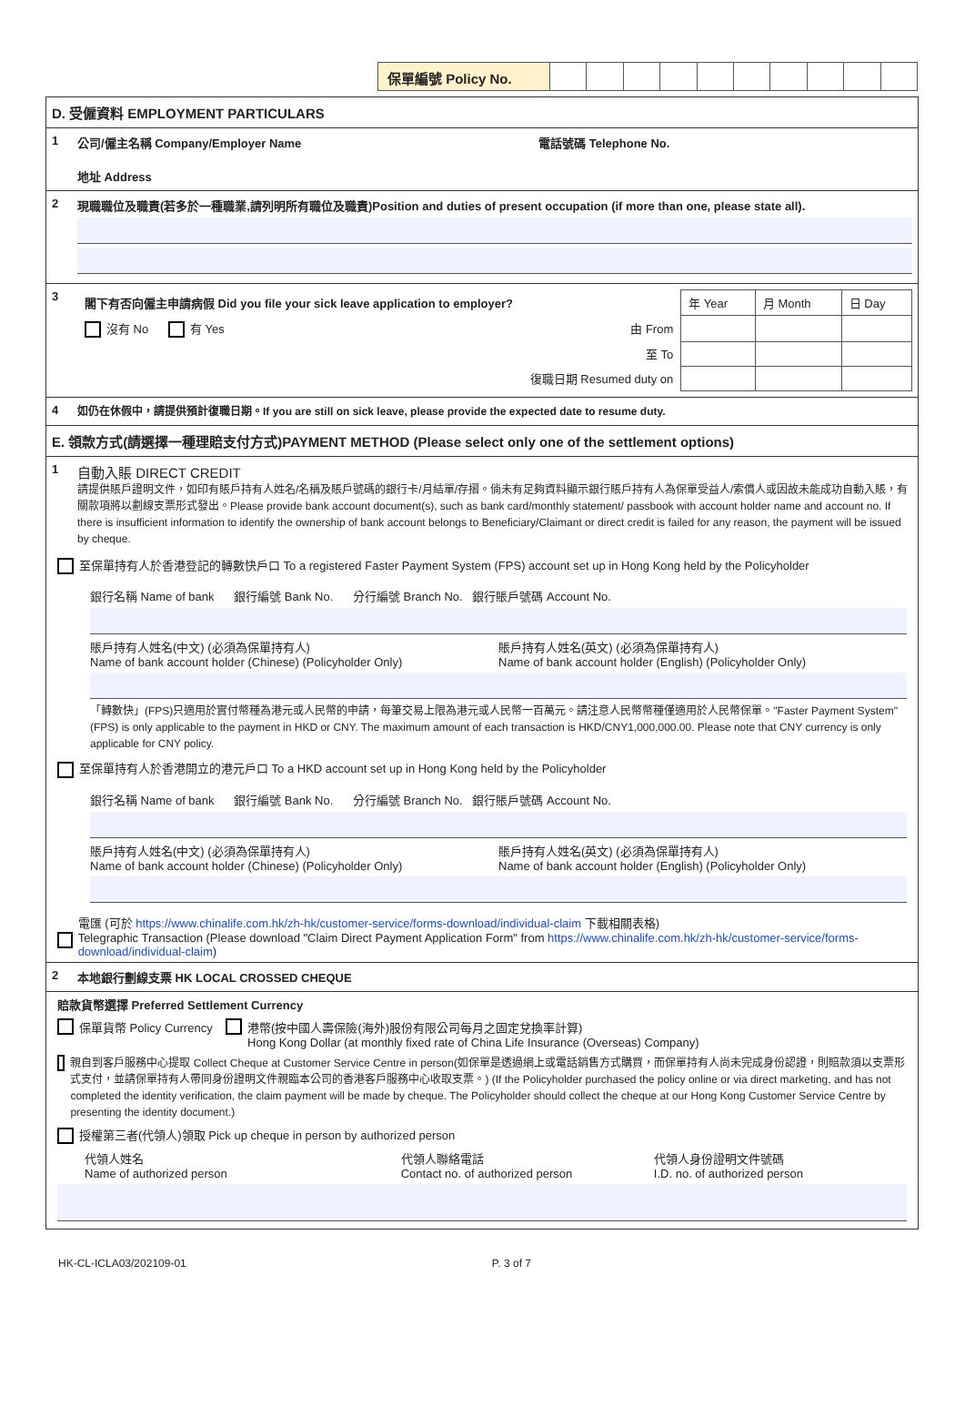保單編號 Policy No.
D. 受僱資料 EMPLOYMENT PARTICULARS
1 公司/僱主名稱 Company/Employer Name 電話號碼 Telephone No.
地址 Address
2 現職職位及職責(若多於一種職業,請列明所有職位及職責)Position and duties of present occupation (if more than one, please state all).
3
| 閣下有否向僱主申請病假 Did you file your sick leave application to employer? | 年 Year | 月 Month | 日 Day |
| 沒有 No 有 Yes 由 From | | | |
| 至 To | | | |
| 復職日期 Resumed duty on | | | |
4
如仍在休假中，請提供預計復職日期。If you are still on sick leave, please provide the expected date to resume duty.
E. 領款方式(請選擇一種理賠支付方式)PAYMENT METHOD (Please select only one of the settlement options)
1
自動入賬 DIRECT CREDIT
請提供賬戶證明文件，如印有賬戶持有人姓名/名稱及賬戶號碼的銀行卡/月結單/存摺。倘未有足夠資料顯示銀行賬戶持有人為保單受益人/索償人或因故未能成功自動入賬，有關款項將以劃線支票形式發出。Please provide bank account document(s), such as bank card/monthly statement/ passbook with account holder name and account no. If there is insufficient information to identify the ownership of bank account belongs to Beneficiary/Claimant or direct credit is failed for any reason, the payment will be issued by cheque.
至保單持有人於香港登記的轉數快戶口 To a registered Faster Payment System (FPS) account set up in Hong Kong held by the Policyholder
銀行名稱 Name of bank 銀行編號 Bank No. 分行編號 Branch No. 銀行賬戶號碼 Account No.
賬戶持有人姓名(中文) (必須為保單持有人)
Name of bank account holder (Chinese) (Policyholder Only)
賬戶持有人姓名(英文) (必須為保單持有人)
Name of bank account holder (English) (Policyholder Only)
「轉數快」(FPS)只適用於實付幣種為港元或人民幣的申請，每筆交易上限為港元或人民幣一百萬元。請注意人民幣幣種僅適用於人民幣保單。"Faster Payment System" (FPS) is only applicable to the payment in HKD or CNY. The maximum amount of each transaction is HKD/CNY1,000,000.00. Please note that CNY currency is only applicable for CNY policy.
至保單持有人於香港開立的港元戶口 To a HKD account set up in Hong Kong held by the Policyholder
銀行名稱 Name of bank 銀行編號 Bank No. 分行編號 Branch No. 銀行賬戶號碼 Account No.
賬戶持有人姓名(中文) (必須為保單持有人)
Name of bank account holder (Chinese) (Policyholder Only)
賬戶持有人姓名(英文) (必須為保單持有人)
Name of bank account holder (English) (Policyholder Only)
電匯 (可於 https://www.chinalife.com.hk/zh-hk/customer-service/forms-download/individual-claim 下載相關表格)
Telegraphic Transaction (Please download "Claim Direct Payment Application Form" from https://www.chinalife.com.hk/zh-hk/customer-service/forms-download/individual-claim)
2 本地銀行劃線支票 HK LOCAL CROSSED CHEQUE
賠款貨幣選擇 Preferred Settlement Currency
保單貨幣 Policy Currency 港幣(按中國人壽保險(海外)股份有限公司每月之固定兌換率計算)
Hong Kong Dollar (at monthly fixed rate of China Life Insurance (Overseas) Company)
親自到客戶服務中心提取 Collect Cheque at Customer Service Centre in person(如保單是透過網上或電話銷售方式購買，而保單持有人尚未完成身份認證，則賠款須以支票形式支付，並請保單持有人帶同身份證明文件親臨本公司的香港客戶服務中心收取支票。) (If the Policyholder purchased the policy online or via direct marketing, and has not completed the identity verification, the claim payment will be made by cheque. The Policyholder should collect the cheque at our Hong Kong Customer Service Centre by presenting the identity document.)
授權第三者(代領人)領取 Pick up cheque in person by authorized person
代領人姓名
Name of authorized person
代領人聯絡電話
Contact no. of authorized person
代領人身份證明文件號碼
I.D. no. of authorized person
HK-CL-ICLA03/202109-01 P. 3 of 7